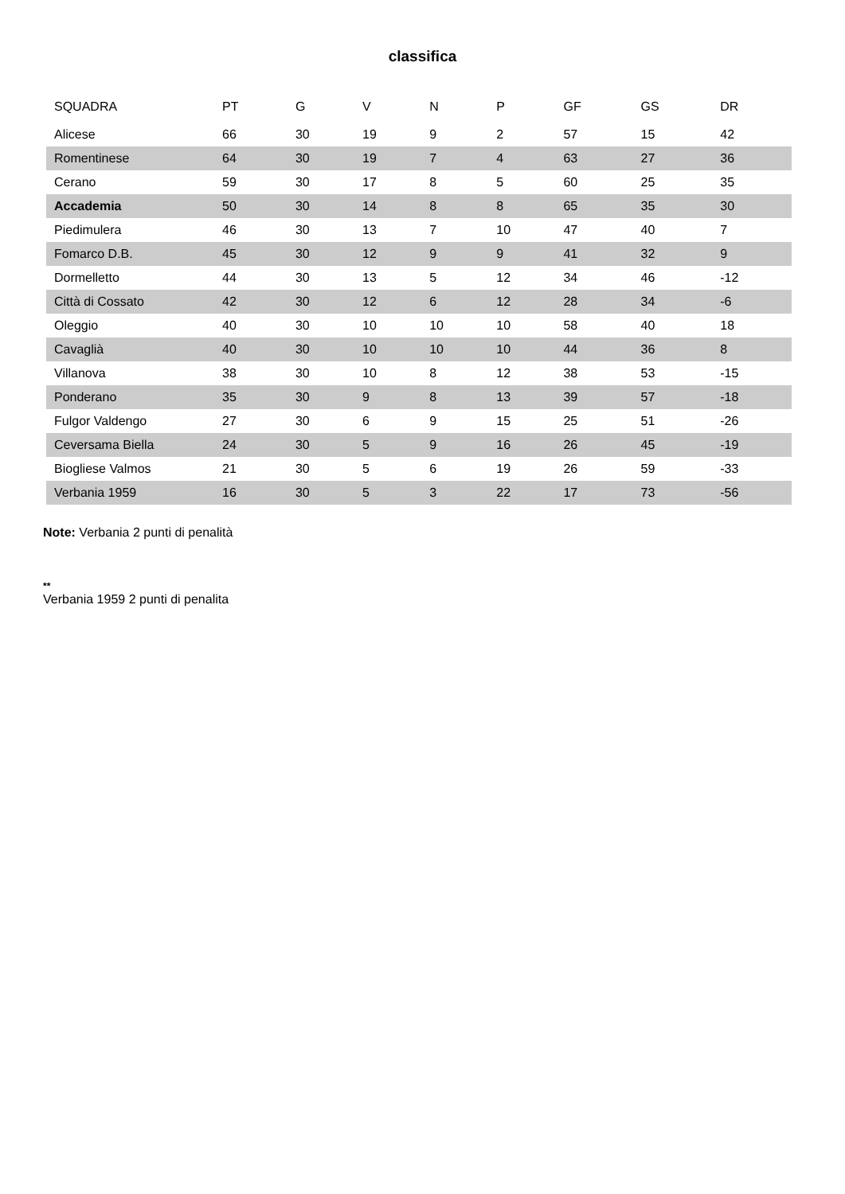classifica
| SQUADRA | PT | G | V | N | P | GF | GS | DR |
| --- | --- | --- | --- | --- | --- | --- | --- | --- |
| Alicese | 66 | 30 | 19 | 9 | 2 | 57 | 15 | 42 |
| Romentinese | 64 | 30 | 19 | 7 | 4 | 63 | 27 | 36 |
| Cerano | 59 | 30 | 17 | 8 | 5 | 60 | 25 | 35 |
| Accademia | 50 | 30 | 14 | 8 | 8 | 65 | 35 | 30 |
| Piedimulera | 46 | 30 | 13 | 7 | 10 | 47 | 40 | 7 |
| Fomarco D.B. | 45 | 30 | 12 | 9 | 9 | 41 | 32 | 9 |
| Dormelletto | 44 | 30 | 13 | 5 | 12 | 34 | 46 | -12 |
| Città di Cossato | 42 | 30 | 12 | 6 | 12 | 28 | 34 | -6 |
| Oleggio | 40 | 30 | 10 | 10 | 10 | 58 | 40 | 18 |
| Cavaglià | 40 | 30 | 10 | 10 | 10 | 44 | 36 | 8 |
| Villanova | 38 | 30 | 10 | 8 | 12 | 38 | 53 | -15 |
| Ponderano | 35 | 30 | 9 | 8 | 13 | 39 | 57 | -18 |
| Fulgor Valdengo | 27 | 30 | 6 | 9 | 15 | 25 | 51 | -26 |
| Ceversama Biella | 24 | 30 | 5 | 9 | 16 | 26 | 45 | -19 |
| Biogliese Valmos | 21 | 30 | 5 | 6 | 19 | 26 | 59 | -33 |
| Verbania 1959 | 16 | 30 | 5 | 3 | 22 | 17 | 73 | -56 |
Note: Verbania 2 punti di penalità
**
Verbania 1959 2 punti di penalita